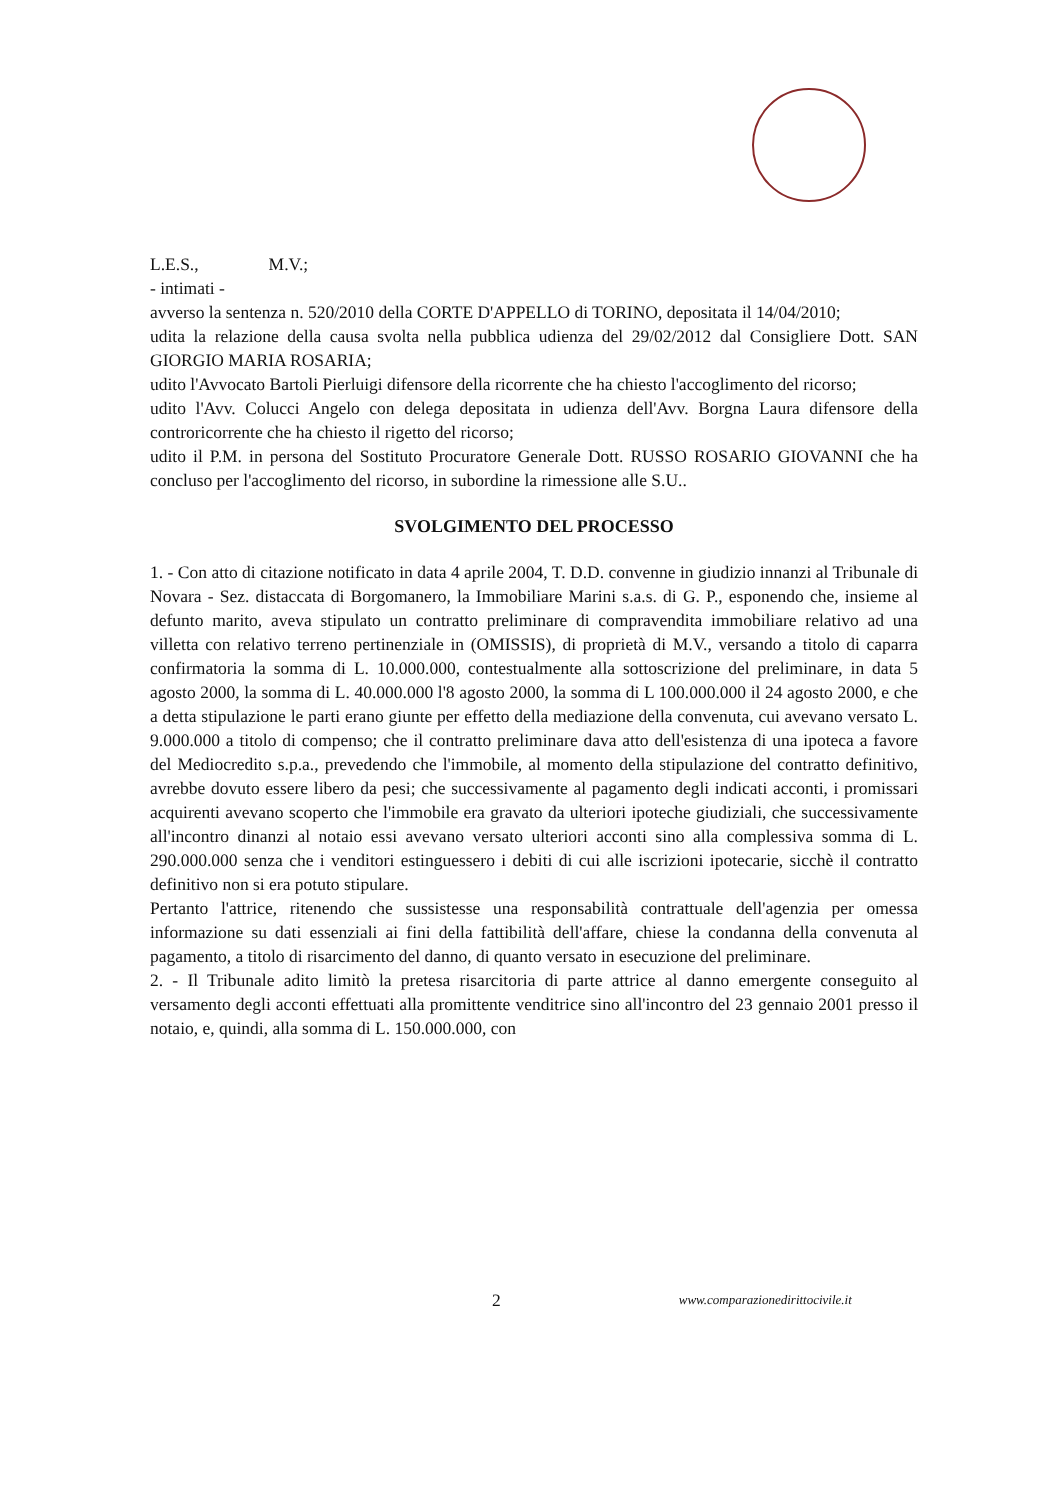L.E.S., M.V.;
- intimati -
avverso la sentenza n. 520/2010 della CORTE D'APPELLO di TORINO, depositata il 14/04/2010;
udita la relazione della causa svolta nella pubblica udienza del 29/02/2012 dal Consigliere Dott. SAN GIORGIO MARIA ROSARIA;
udito l'Avvocato Bartoli Pierluigi difensore della ricorrente che ha chiesto l'accoglimento del ricorso;
udito l'Avv. Colucci Angelo con delega depositata in udienza dell'Avv. Borgna Laura difensore della controricorrente che ha chiesto il rigetto del ricorso;
udito il P.M. in persona del Sostituto Procuratore Generale Dott. RUSSO ROSARIO GIOVANNI che ha concluso per l'accoglimento del ricorso, in subordine la rimessione alle S.U..
SVOLGIMENTO DEL PROCESSO
1. - Con atto di citazione notificato in data 4 aprile 2004, T. D.D. convenne in giudizio innanzi al Tribunale di Novara - Sez. distaccata di Borgomanero, la Immobiliare Marini s.a.s. di G. P., esponendo che, insieme al defunto marito, aveva stipulato un contratto preliminare di compravendita immobiliare relativo ad una villetta con relativo terreno pertinenziale in (OMISSIS), di proprietà di M.V., versando a titolo di caparra confirmatoria la somma di L. 10.000.000, contestualmente alla sottoscrizione del preliminare, in data 5 agosto 2000, la somma di L. 40.000.000 l'8 agosto 2000, la somma di L 100.000.000 il 24 agosto 2000, e che a detta stipulazione le parti erano giunte per effetto della mediazione della convenuta, cui avevano versato L. 9.000.000 a titolo di compenso; che il contratto preliminare dava atto dell'esistenza di una ipoteca a favore del Mediocredito s.p.a., prevedendo che l'immobile, al momento della stipulazione del contratto definitivo, avrebbe dovuto essere libero da pesi; che successivamente al pagamento degli indicati acconti, i promissari acquirenti avevano scoperto che l'immobile era gravato da ulteriori ipoteche giudiziali, che successivamente all'incontro dinanzi al notaio essi avevano versato ulteriori acconti sino alla complessiva somma di L. 290.000.000 senza che i venditori estinguessero i debiti di cui alle iscrizioni ipotecarie, sicchè il contratto definitivo non si era potuto stipulare.
Pertanto l'attrice, ritenendo che sussistesse una responsabilità contrattuale dell'agenzia per omessa informazione su dati essenziali ai fini della fattibilità dell'affare, chiese la condanna della convenuta al pagamento, a titolo di risarcimento del danno, di quanto versato in esecuzione del preliminare.
2. - Il Tribunale adito limitò la pretesa risarcitoria di parte attrice al danno emergente conseguito al versamento degli acconti effettuati alla promittente venditrice sino all'incontro del 23 gennaio 2001 presso il notaio, e, quindi, alla somma di L. 150.000.000, con
2 www.comparazionedirittocivile.it